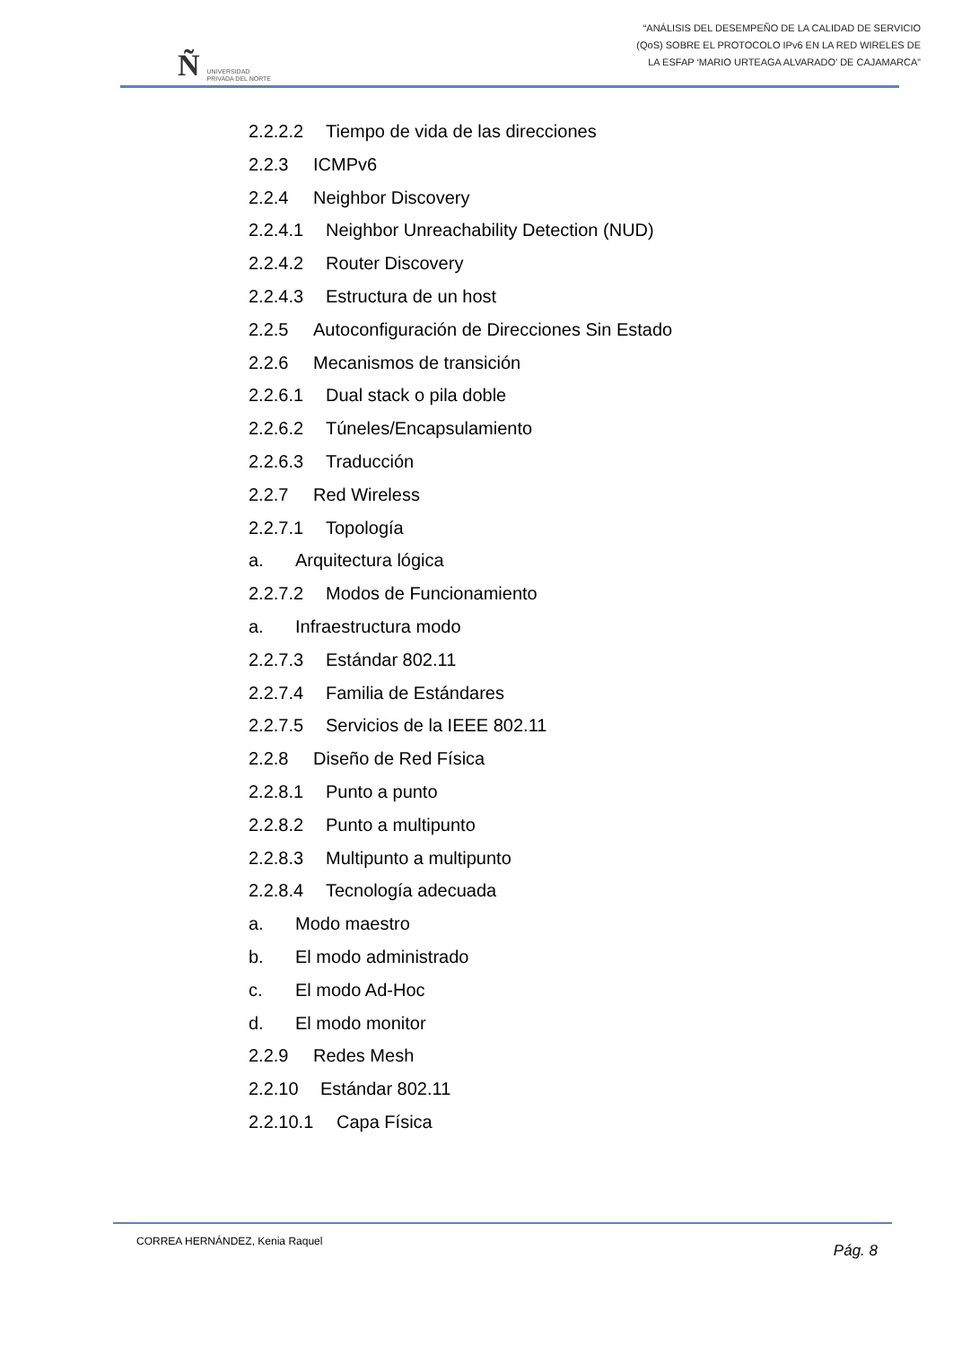Ñ
UNIVERSIDAD
PRIVADA DEL NORTE
“ANÁLISIS DEL DESEMPEÑO DE LA CALIDAD DE SERVICIO
(QoS) SOBRE EL PROTOCOLO IPv6 EN LA RED WIRELES DE
LA ESFAP ‘MARIO URTEAGA ALVARADO’ DE CAJAMARCA”
2.2.2.2 Tiempo de vida de las direcciones
2.2.3 ICMPv6
2.2.4 Neighbor Discovery
2.2.4.1 Neighbor Unreachability Detection (NUD)
2.2.4.2 Router Discovery
2.2.4.3 Estructura de un host
2.2.5 Autoconfiguración de Direcciones Sin Estado
2.2.6 Mecanismos de transición
2.2.6.1 Dual stack o pila doble
2.2.6.2 Túneles/Encapsulamiento
2.2.6.3 Traducción
2.2.7 Red Wireless
2.2.7.1 Topología
a. Arquitectura lógica
2.2.7.2 Modos de Funcionamiento
a. Infraestructura modo
2.2.7.3 Estándar 802.11
2.2.7.4 Familia de Estándares
2.2.7.5 Servicios de la IEEE 802.11
2.2.8 Diseño de Red Física
2.2.8.1 Punto a punto
2.2.8.2 Punto a multipunto
2.2.8.3 Multipunto a multipunto
2.2.8.4 Tecnología adecuada
a. Modo maestro
b. El modo administrado
c. El modo Ad-Hoc
d. El modo monitor
2.2.9 Redes Mesh
2.2.10 Estándar 802.11
2.2.10.1 Capa Física
CORREA HERNÁNDEZ, Kenia Raquel Pág. 8